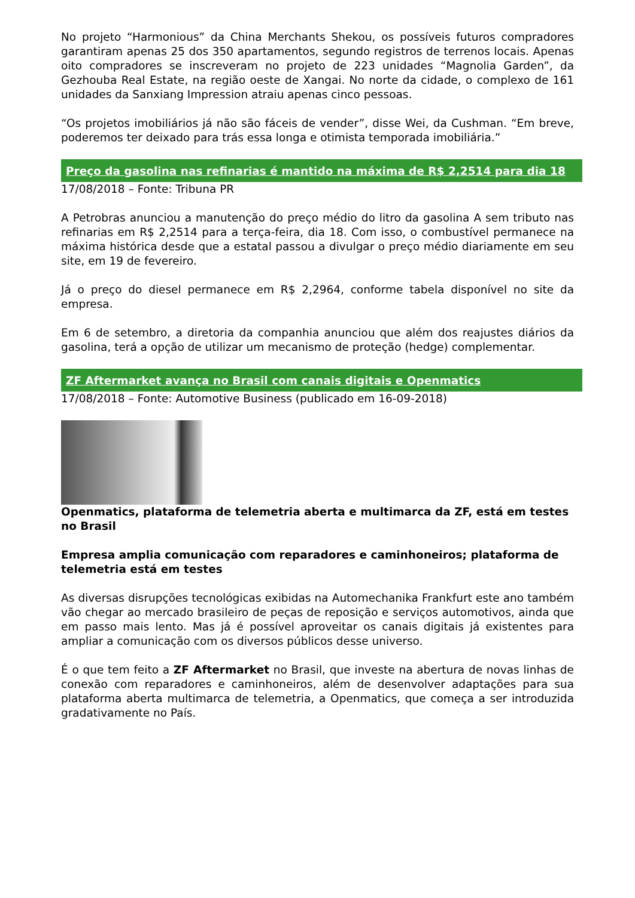No projeto “Harmonious” da China Merchants Shekou, os possíveis futuros compradores garantiram apenas 25 dos 350 apartamentos, segundo registros de terrenos locais. Apenas oito compradores se inscreveram no projeto de 223 unidades “Magnolia Garden”, da Gezhouba Real Estate, na região oeste de Xangai. No norte da cidade, o complexo de 161 unidades da Sanxiang Impression atraiu apenas cinco pessoas.
“Os projetos imobiliários já não são fáceis de vender”, disse Wei, da Cushman. “Em breve, poderemos ter deixado para trás essa longa e otimista temporada imobiliária.”
Preço da gasolina nas refinarias é mantido na máxima de R$ 2,2514 para dia 18
17/08/2018 – Fonte: Tribuna PR
A Petrobras anunciou a manutenção do preço médio do litro da gasolina A sem tributo nas refinarias em R$ 2,2514 para a terça-feira, dia 18. Com isso, o combustível permanece na máxima histórica desde que a estatal passou a divulgar o preço médio diariamente em seu site, em 19 de fevereiro.
Já o preço do diesel permanece em R$ 2,2964, conforme tabela disponível no site da empresa.
Em 6 de setembro, a diretoria da companhia anunciou que além dos reajustes diários da gasolina, terá a opção de utilizar um mecanismo de proteção (hedge) complementar.
ZF Aftermarket avança no Brasil com canais digitais e Openmatics
17/08/2018 – Fonte: Automotive Business (publicado em 16-09-2018)
Openmatics, plataforma de telemetria aberta e multimarca da ZF, está em testes no Brasil
Empresa amplia comunicação com reparadores e caminhoneiros; plataforma de telemetria está em testes
As diversas disrupções tecnológicas exibidas na Automechanika Frankfurt este ano também vão chegar ao mercado brasileiro de peças de reposição e serviços automotivos, ainda que em passo mais lento. Mas já é possível aproveitar os canais digitais já existentes para ampliar a comunicação com os diversos públicos desse universo.
É o que tem feito a ZF Aftermarket no Brasil, que investe na abertura de novas linhas de conexão com reparadores e caminhoneiros, além de desenvolver adaptações para sua plataforma aberta multimarca de telemetria, a Openmatics, que começa a ser introduzida gradativamente no País.